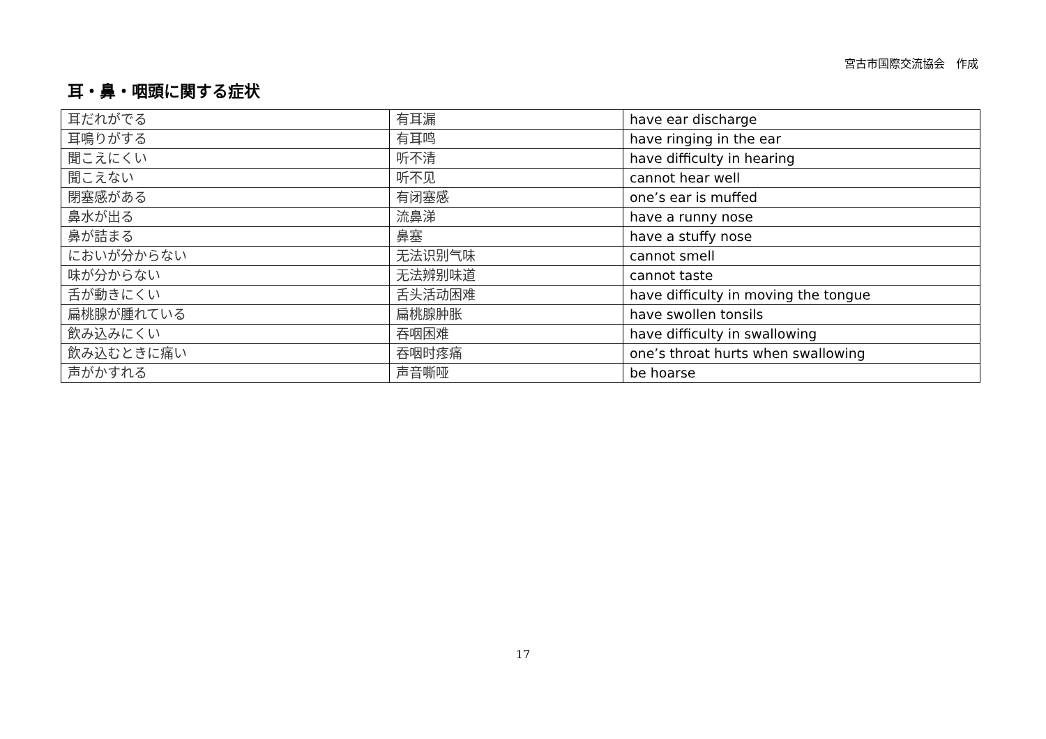宮古市国際交流協会　作成
耳・鼻・咽頭に関する症状
| 耳だれがでる | 有耳漏 | have ear discharge |
| 耳鳴りがする | 有耳鸣 | have ringing in the ear |
| 聞こえにくい | 听不清 | have difficulty in hearing |
| 聞こえない | 听不见 | cannot hear well |
| 閉塞感がある | 有闭塞感 | one’s ear is muffed |
| 鼻水が出る | 流鼻涕 | have a runny nose |
| 鼻が詰まる | 鼻塞 | have a stuffy nose |
| においが分からない | 无法识别气味 | cannot smell |
| 味が分からない | 无法辨别味道 | cannot taste |
| 舌が動きにくい | 舌头活动困难 | have difficulty in moving the tongue |
| 扁桃腺が腫れている | 扁桃腺肿胀 | have swollen tonsils |
| 飲み込みにくい | 吞咽困难 | have difficulty in swallowing |
| 飲み込むときに痛い | 吞咽时疼痛 | one’s throat hurts when swallowing |
| 声がかすれる | 声音嘶哑 | be hoarse |
17